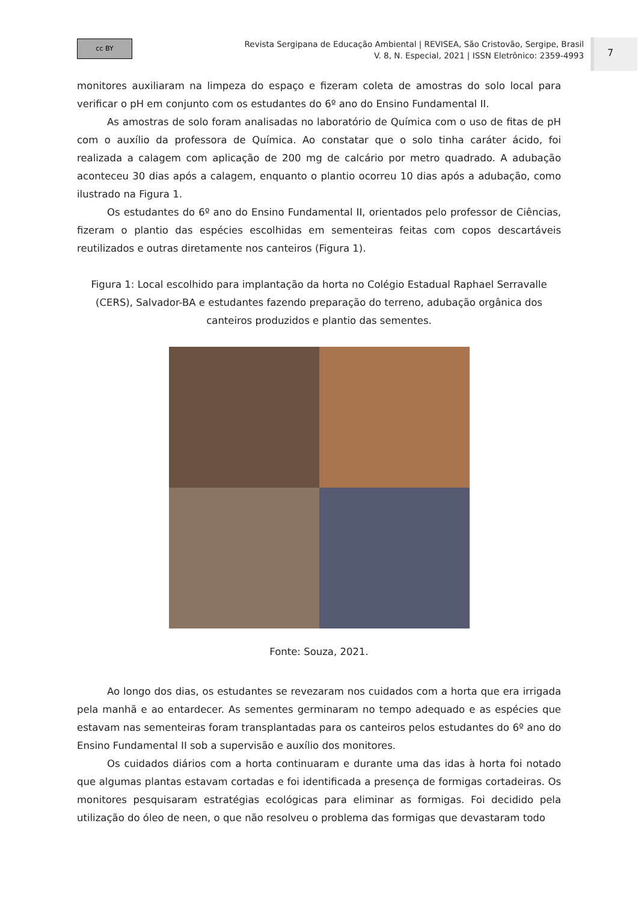cc BY
Revista Sergipana de Educação Ambiental | REVISEA, São Cristovão, Sergipe, Brasil
V. 8, N. Especial, 2021 | ISSN Eletrônico: 2359-4993
7
monitores auxiliaram na limpeza do espaço e fizeram coleta de amostras do solo local para verificar o pH em conjunto com os estudantes do 6º ano do Ensino Fundamental II.
As amostras de solo foram analisadas no laboratório de Química com o uso de fitas de pH com o auxílio da professora de Química. Ao constatar que o solo tinha caráter ácido, foi realizada a calagem com aplicação de 200 mg de calcário por metro quadrado. A adubação aconteceu 30 dias após a calagem, enquanto o plantio ocorreu 10 dias após a adubação, como ilustrado na Figura 1.
Os estudantes do 6º ano do Ensino Fundamental II, orientados pelo professor de Ciências, fizeram o plantio das espécies escolhidas em sementeiras feitas com copos descartáveis reutilizados e outras diretamente nos canteiros (Figura 1).
Figura 1: Local escolhido para implantação da horta no Colégio Estadual Raphael Serravalle (CERS), Salvador-BA e estudantes fazendo preparação do terreno, adubação orgânica dos canteiros produzidos e plantio das sementes.
Fonte: Souza, 2021.
Ao longo dos dias, os estudantes se revezaram nos cuidados com a horta que era irrigada pela manhã e ao entardecer. As sementes germinaram no tempo adequado e as espécies que estavam nas sementeiras foram transplantadas para os canteiros pelos estudantes do 6º ano do Ensino Fundamental II sob a supervisão e auxílio dos monitores.
Os cuidados diários com a horta continuaram e durante uma das idas à horta foi notado que algumas plantas estavam cortadas e foi identificada a presença de formigas cortadeiras. Os monitores pesquisaram estratégias ecológicas para eliminar as formigas. Foi decidido pela utilização do óleo de neen, o que não resolveu o problema das formigas que devastaram todo